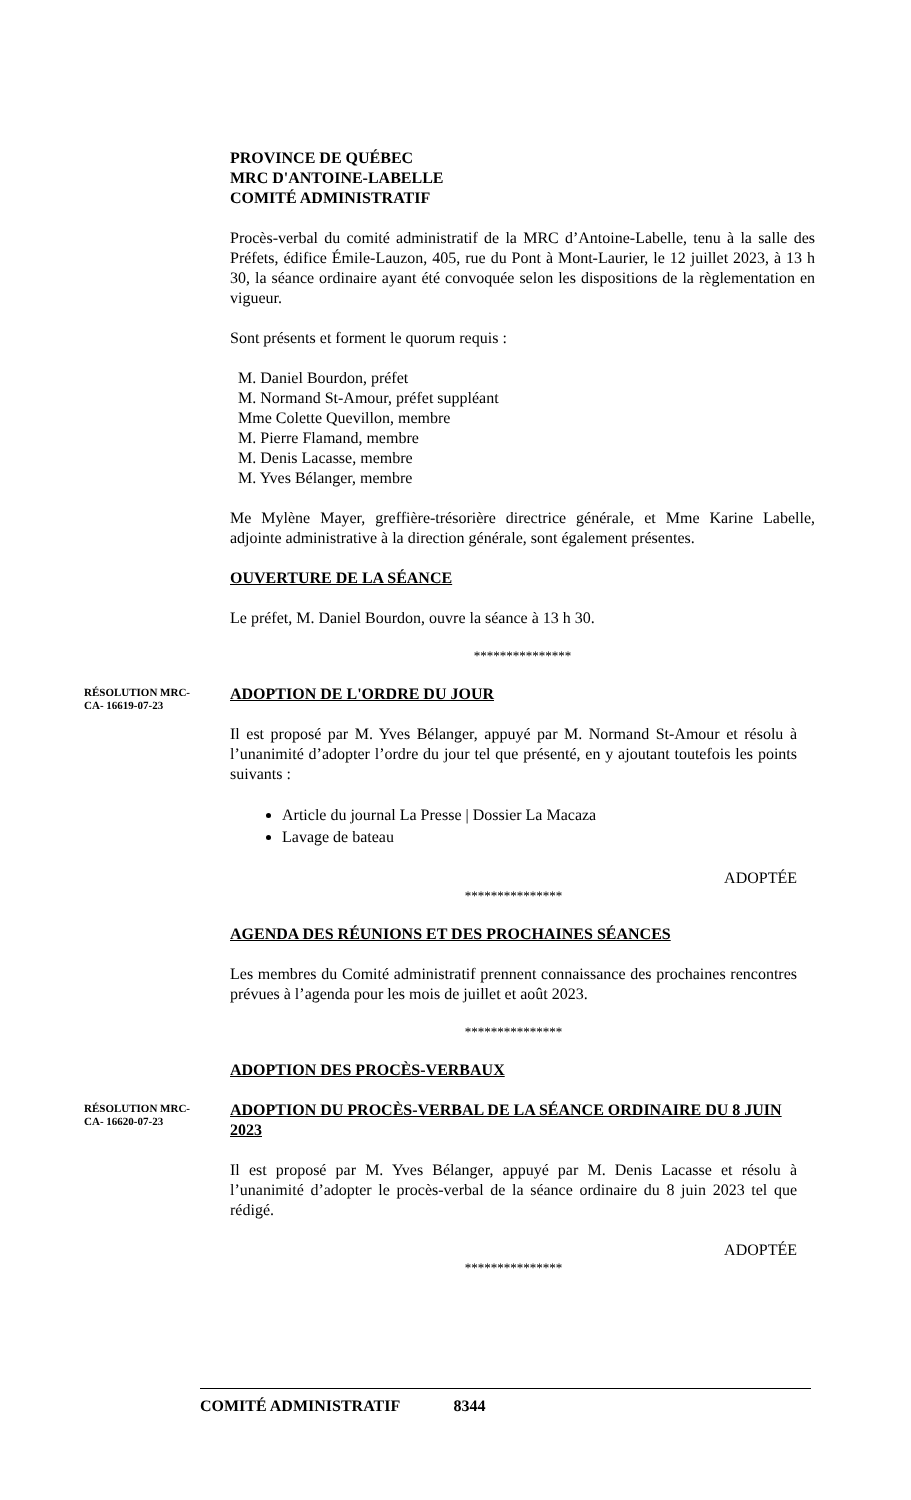PROVINCE DE QUÉBEC
MRC D'ANTOINE-LABELLE
COMITÉ ADMINISTRATIF
Procès-verbal du comité administratif de la MRC d’Antoine-Labelle, tenu à la salle des Préfets, édifice Émile-Lauzon, 405, rue du Pont à Mont-Laurier, le 12 juillet 2023, à 13 h 30, la séance ordinaire ayant été convoquée selon les dispositions de la règlementation en vigueur.
Sont présents et forment le quorum requis :
M. Daniel Bourdon, préfet
M. Normand St-Amour, préfet suppléant
Mme Colette Quevillon, membre
M. Pierre Flamand, membre
M. Denis Lacasse, membre
M. Yves Bélanger, membre
Me Mylène Mayer, greffière-trésorière directrice générale, et Mme Karine Labelle, adjointe administrative à la direction générale, sont également présentes.
OUVERTURE DE LA SÉANCE
Le préfet, M. Daniel Bourdon, ouvre la séance à 13 h 30.
***************
RÉSOLUTION MRC-
CA- 16619-07-23
ADOPTION DE L'ORDRE DU JOUR
Il est proposé par M. Yves Bélanger, appuyé par M. Normand St-Amour et résolu à l’unanimité d’adopter l’ordre du jour tel que présenté, en y ajoutant toutefois les points suivants :
Article du journal La Presse | Dossier La Macaza
Lavage de bateau
ADOPTÉE
***************
AGENDA DES RÉUNIONS ET DES PROCHAINES SÉANCES
Les membres du Comité administratif prennent connaissance des prochaines rencontres prévues à l’agenda pour les mois de juillet et août 2023.
***************
ADOPTION DES PROCÈS-VERBAUX
RÉSOLUTION MRC-
CA- 16620-07-23
ADOPTION DU PROCÈS-VERBAL DE LA SÉANCE ORDINAIRE DU 8 JUIN 2023
Il est proposé par M. Yves Bélanger, appuyé par M. Denis Lacasse et résolu à l’unanimité d’adopter le procès-verbal de la séance ordinaire du 8 juin 2023 tel que rédigé.
ADOPTÉE
***************
COMITÉ ADMINISTRATIF 8344